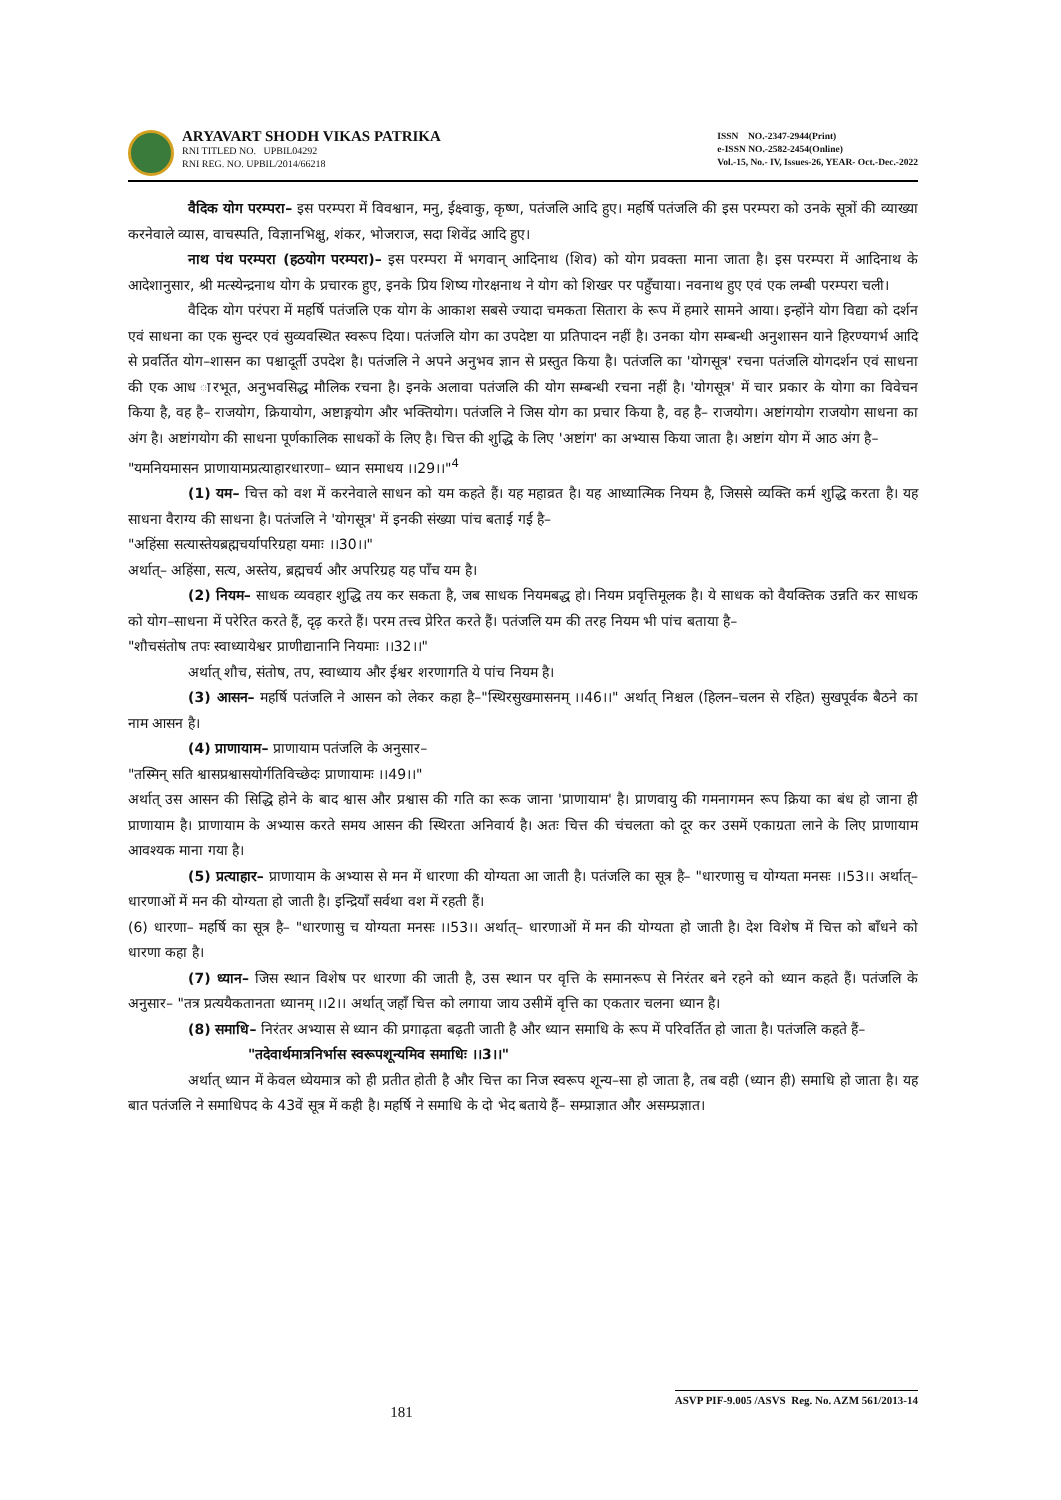ARYAVART SHODH VIKAS PATRIKA
RNI TITLED NO. UPBIL04292
RNI REG. NO. UPBIL/2014/66218
ISSN NO.-2347-2944(Print)
e-ISSN NO.-2582-2454(Online)
Vol.-15, No.- IV, Issues-26, YEAR- Oct.-Dec.-2022
वैदिक योग परम्परा– इस परम्परा में विवश्वान, मनु, ईक्ष्वाकु, कृष्ण, पतंजलि आदि हुए। महर्षि पतंजलि की इस परम्परा को उनके सूत्रों की व्याख्या करनेवाले व्यास, वाचस्पति, विज्ञानभिक्षु, शंकर, भोजराज, सदा शिवेंद्र आदि हुए।
नाथ पंथ परम्परा (हठयोग परम्परा)– इस परम्परा में भगवान् आदिनाथ (शिव) को योग प्रवक्ता माना जाता है। इस परम्परा में आदिनाथ के आदेशानुसार, श्री मत्स्येन्द्रनाथ योग के प्रचारक हुए, इनके प्रिय शिष्य गोरक्षनाथ ने योग को शिखर पर पहुँचाया। नवनाथ हुए एवं एक लम्बी परम्परा चली।
वैदिक योग परंपरा में महर्षि पतंजलि एक योग के आकाश सबसे ज्यादा चमकता सितारा के रूप में हमारे सामने आया। इन्होंने योग विद्या को दर्शन एवं साधना का एक सुन्दर एवं सुव्यवस्थित स्वरूप दिया। पतंजलि योग का उपदेष्टा या प्रतिपादन नहीं है। उनका योग सम्बन्धी अनुशासन याने हिरण्यगर्भ आदि से प्रवर्तित योग–शासन का पश्चादूर्ती उपदेश है। पतंजलि ने अपने अनुभव ज्ञान से प्रस्तुत किया है। पतंजलि का 'योगसूत्र' रचना पतंजलि योगदर्शन एवं साधना की एक आध ारभूत, अनुभवसिद्ध मौलिक रचना है। इनके अलावा पतंजलि की योग सम्बन्धी रचना नहीं है। 'योगसूत्र' में चार प्रकार के योगा का विवेचन किया है, वह है– राजयोग, क्रियायोग, अष्टाङ्गयोग और भक्तियोग। पतंजलि ने जिस योग का प्रचार किया है, वह है– राजयोग। अष्टांगयोग राजयोग साधना का अंग है। अष्टांगयोग की साधना पूर्णकालिक साधकों के लिए है। चित्त की शुद्धि के लिए 'अष्टांग' का अभ्यास किया जाता है। अष्टांग योग में आठ अंग है–
"यमनियमासन प्राणायामप्रत्याहारधारणा– ध्यान समाधय ।।29।।"<sup>4</sup>
(1) यम– चित्त को वश में करनेवाले साधन को यम कहते हैं। यह महाव्रत है। यह आध्यात्मिक नियम है, जिससे व्यक्ति कर्म शुद्धि करता है। यह साधना वैराग्य की साधना है। पतंजलि ने 'योगसूत्र' में इनकी संख्या पांच बताई गई है–
"अहिंसा सत्यास्तेयब्रह्मचर्यापरिग्रहा यमाः ।।30।।"
अर्थात्– अहिंसा, सत्य, अस्तेय, ब्रह्मचर्य और अपरिग्रह यह पाँच यम है।
(2) नियम– साधक व्यवहार शुद्धि तय कर सकता है, जब साधक नियमबद्ध हो। नियम प्रवृत्तिमूलक है। ये साधक को वैयक्तिक उन्नति कर साधक को योग–साधना में परेरित करते हैं, दृढ़ करते हैं। परम तत्त्व प्रेरित करते हैं। पतंजलि यम की तरह नियम भी पांच बताया है–
"शौचसंतोष तपः स्वाध्यायेश्वर प्राणीद्यानानि नियमाः ।।32।।"
अर्थात् शौच, संतोष, तप, स्वाध्याय और ईश्वर शरणागति ये पांच नियम है।
(3) आसन– महर्षि पतंजलि ने आसन को लेकर कहा है–"स्थिरसुखमासनम् ।।46।।" अर्थात् निश्चल (हिलन–चलन से रहित) सुखपूर्वक बैठने का नाम आसन है।
(4) प्राणायाम– प्राणायाम पतंजलि के अनुसार–
"तस्मिन् सति श्वासप्रश्वासयोर्गतिविच्छेदः प्राणायामः ।।49।।"
अर्थात् उस आसन की सिद्धि होने के बाद श्वास और प्रश्वास की गति का रूक जाना 'प्राणायाम' है। प्राणवायु की गमनागमन रूप क्रिया का बंध हो जाना ही प्राणायाम है। प्राणायाम के अभ्यास करते समय आसन की स्थिरता अनिवार्य है। अतः चित्त की चंचलता को दूर कर उसमें एकाग्रता लाने के लिए प्राणायाम आवश्यक माना गया है।
(5) प्रत्याहार– प्राणायाम के अभ्यास से मन में धारणा की योग्यता आ जाती है। पतंजलि का सूत्र है– "धारणासु च योग्यता मनसः ।।53।। अर्थात्– धारणाओं में मन की योग्यता हो जाती है। इन्द्रियाँ सर्वथा वश में रहती हैं।
(6) धारणा– महर्षि का सूत्र है– "धारणासु च योग्यता मनसः ।।53।। अर्थात्– धारणाओं में मन की योग्यता हो जाती है। देश विशेष में चित्त को बाँधने को धारणा कहा है।
(7) ध्यान– जिस स्थान विशेष पर धारणा की जाती है, उस स्थान पर वृत्ति के समानरूप से निरंतर बने रहने को ध्यान कहते हैं। पतंजलि के अनुसार– "तत्र प्रत्ययैकतानता ध्यानम् ।।2।। अर्थात् जहाँ चित्त को लगाया जाय उसीमें वृत्ति का एकतार चलना ध्यान है।
(8) समाधि– निरंतर अभ्यास से ध्यान की प्रगाढ़ता बढ़ती जाती है और ध्यान समाधि के रूप में परिवर्तित हो जाता है। पतंजलि कहते हैं–
"तदेवार्थमात्रनिर्भास स्वरूपशून्यमिव समाधिः ।।3।।"
अर्थात् ध्यान में केवल ध्येयमात्र को ही प्रतीत होती है और चित्त का निज स्वरूप शून्य–सा हो जाता है, तब वही (ध्यान ही) समाधि हो जाता है। यह बात पतंजलि ने समाधिपद के 43वें सूत्र में कही है। महर्षि ने समाधि के दो भेद बताये हैं– सम्प्राज्ञात और असम्प्रज्ञात।
ASVP PIF-9.005 /ASVS Reg. No. AZM 561/2013-14
181